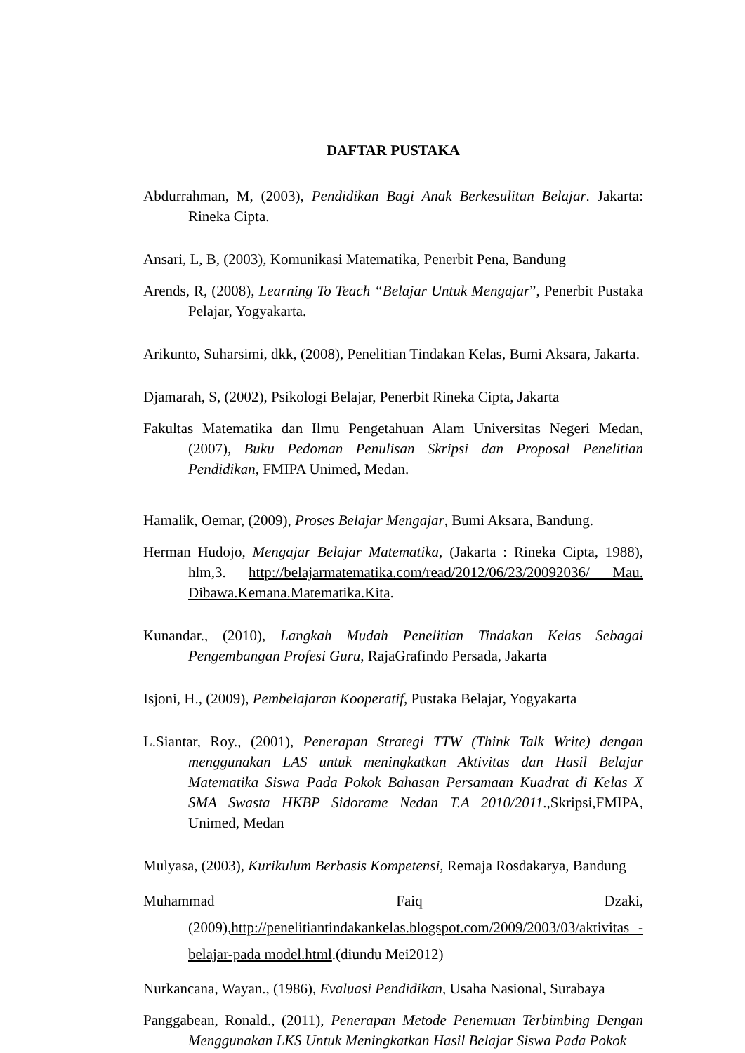DAFTAR PUSTAKA
Abdurrahman, M, (2003), Pendidikan Bagi Anak Berkesulitan Belajar. Jakarta: Rineka Cipta.
Ansari, L, B, (2003), Komunikasi Matematika, Penerbit Pena, Bandung
Arends, R, (2008), Learning To Teach “Belajar Untuk Mengajar”, Penerbit Pustaka Pelajar, Yogyakarta.
Arikunto, Suharsimi, dkk, (2008), Penelitian Tindakan Kelas, Bumi Aksara, Jakarta.
Djamarah, S, (2002), Psikologi Belajar, Penerbit Rineka Cipta, Jakarta
Fakultas Matematika dan Ilmu Pengetahuan Alam Universitas Negeri Medan, (2007), Buku Pedoman Penulisan Skripsi dan Proposal Penelitian Pendidikan, FMIPA Unimed, Medan.
Hamalik, Oemar, (2009), Proses Belajar Mengajar, Bumi Aksara, Bandung.
Herman Hudojo, Mengajar Belajar Matematika, (Jakarta : Rineka Cipta, 1988), hlm,3. http://belajarmatematika.com/read/2012/06/23/20092036/ Mau. Dibawa.Kemana.Matematika.Kita.
Kunandar., (2010), Langkah Mudah Penelitian Tindakan Kelas Sebagai Pengembangan Profesi Guru, RajaGrafindo Persada, Jakarta
Isjoni, H., (2009), Pembelajaran Kooperatif, Pustaka Belajar, Yogyakarta
L.Siantar, Roy., (2001), Penerapan Strategi TTW (Think Talk Write) dengan menggunakan LAS untuk meningkatkan Aktivitas dan Hasil Belajar Matematika Siswa Pada Pokok Bahasan Persamaan Kuadrat di Kelas X SMA Swasta HKBP Sidorame Nedan T.A 2010/2011.,Skripsi,FMIPA, Unimed, Medan
Mulyasa, (2003), Kurikulum Berbasis Kompetensi, Remaja Rosdakarya, Bandung
Muhammad Faiq Dzaki, (2009),http://penelitiantindakankelas.blogspot.com/2009/2003/03/aktivitas -belajar-pada model.html.(diundu Mei2012)
Nurkancana, Wayan., (1986), Evaluasi Pendidikan, Usaha Nasional, Surabaya
Panggabean, Ronald., (2011), Penerapan Metode Penemuan Terbimbing Dengan Menggunakan LKS Untuk Meningkatkan Hasil Belajar Siswa Pada Pokok